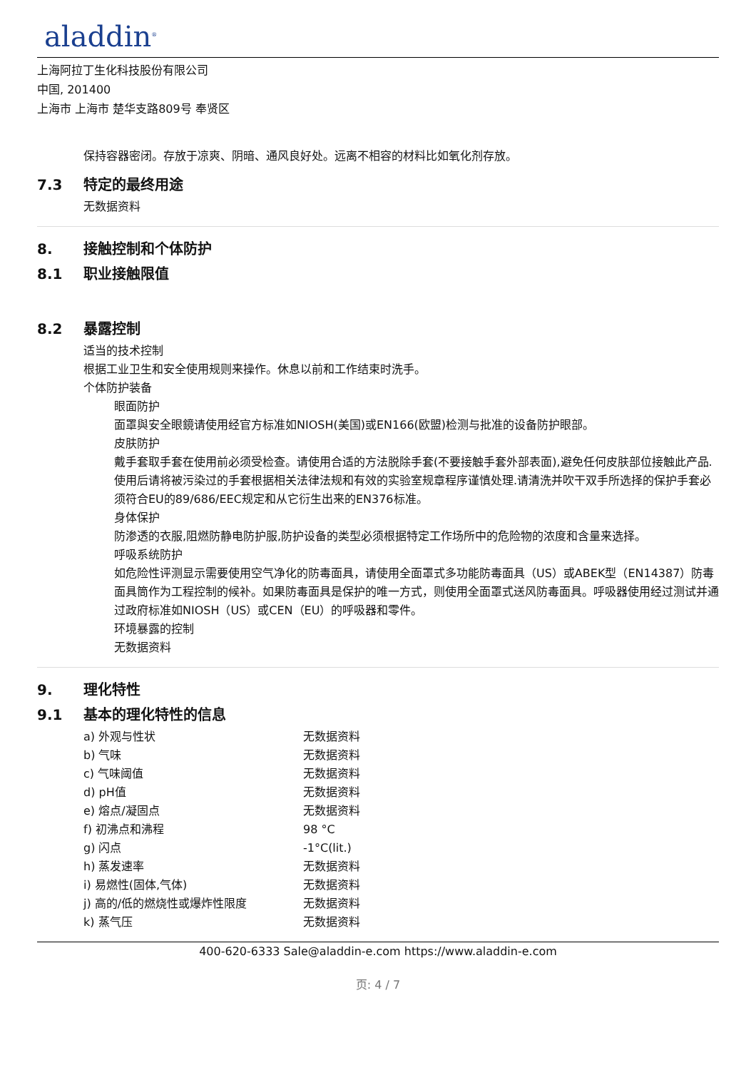aladdin<sup>®</sup>
上海阿拉丁生化科技股份有限公司
中国, 201400
上海市 上海市 楚华支路809号 奉贤区
保持容器密闭。存放于凉爽、阴暗、通风良好处。远离不相容的材料比如氧化剂存放。
7.3 特定的最终用途
无数据资料
8. 接触控制和个体防护
8.1 职业接触限值
8.2 暴露控制
适当的技术控制
根据工业卫生和安全使用规则来操作。休息以前和工作结束时洗手。
个体防护装备
眼面防护
面罩與安全眼鏡请使用经官方标准如NIOSH(美国)或EN166(欧盟)检测与批准的设备防护眼部。
皮肤防护
戴手套取手套在使用前必须受检查。请使用合适的方法脱除手套(不要接触手套外部表面),避免任何皮肤部位接触此产品.使用后请将被污染过的手套根据相关法律法规和有效的实验室规章程序谨慎处理.请清洗并吹干双手所选择的保护手套必须符合EU的89/686/EEC规定和从它衍生出来的EN376标准。
身体保护
防渗透的衣服,阻燃防静电防护服,防护设备的类型必须根据特定工作场所中的危险物的浓度和含量来选择。
呼吸系统防护
如危险性评测显示需要使用空气净化的防毒面具，请使用全面罩式多功能防毒面具（US）或ABEK型（EN14387）防毒面具筒作为工程控制的候补。如果防毒面具是保护的唯一方式，则使用全面罩式送风防毒面具。呼吸器使用经过测试并通过政府标准如NIOSH（US）或CEN（EU）的呼吸器和零件。
环境暴露的控制
无数据资料
9. 理化特性
9.1 基本的理化特性的信息
| a) 外观与性状 | 无数据资料 |
| b) 气味 | 无数据资料 |
| c) 气味阈值 | 无数据资料 |
| d) pH值 | 无数据资料 |
| e) 熔点/凝固点 | 无数据资料 |
| f) 初沸点和沸程 | 98 °C |
| g) 闪点 | -1°C(lit.) |
| h) 蒸发速率 | 无数据资料 |
| i) 易燃性(固体,气体) | 无数据资料 |
| j) 高的/低的燃烧性或爆炸性限度 | 无数据资料 |
| k) 蒸气压 | 无数据资料 |
400-620-6333 Sale@aladdin-e.com https://www.aladdin-e.com
页: 4 / 7